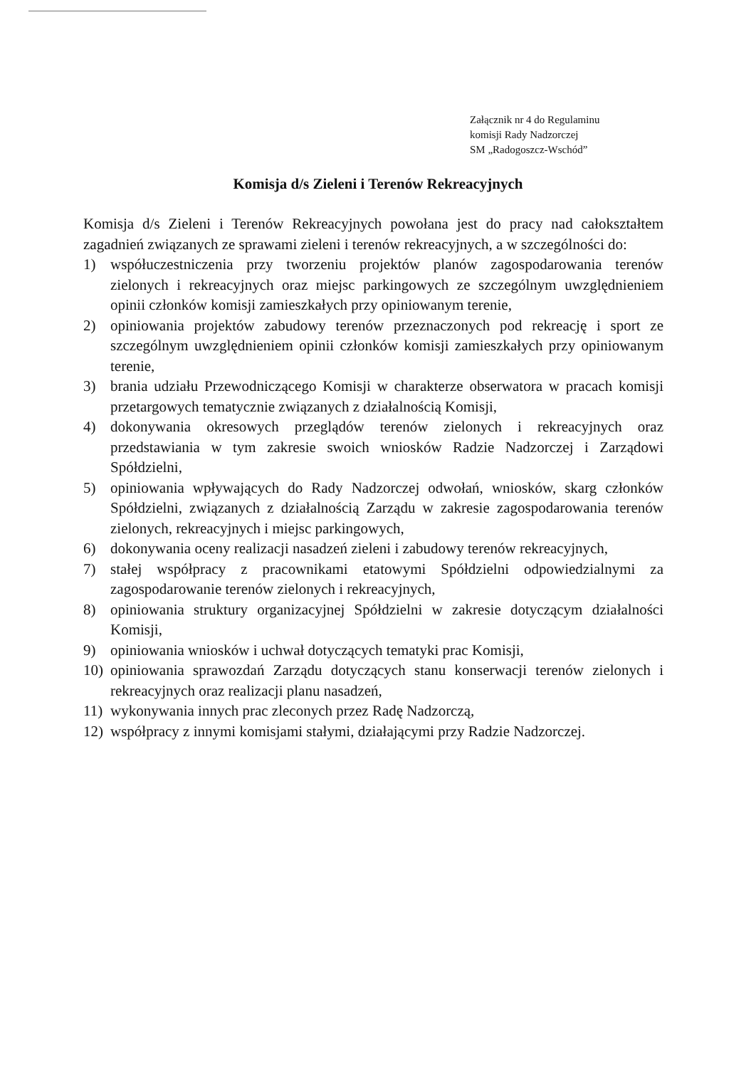Załącznik nr 4 do Regulaminu
komisji Rady Nadzorczej
SM „Radogoszcz-Wschód”
Komisja d/s Zieleni i Terenów Rekreacyjnych
Komisja d/s Zieleni i Terenów Rekreacyjnych powołana jest do pracy nad całokształtem zagadnień związanych ze sprawami zieleni i terenów rekreacyjnych, a w szczególności do:
1) współuczestniczenia przy tworzeniu projektów planów zagospodarowania terenów zielonych i rekreacyjnych oraz miejsc parkingowych ze szczególnym uwzględnieniem opinii członków komisji zamieszkałych przy opiniowanym terenie,
2) opiniowania projektów zabudowy terenów przeznaczonych pod rekreację i sport ze szczególnym uwzględnieniem opinii członków komisji zamieszkałych przy opiniowanym terenie,
3) brania udziału Przewodniczącego Komisji w charakterze obserwatora w pracach komisji przetargowych tematycznie związanych z działalnością Komisji,
4) dokonywania okresowych przeglądów terenów zielonych i rekreacyjnych oraz przedstawiania w tym zakresie swoich wniosków Radzie Nadzorczej i Zarządowi Spółdzielni,
5) opiniowania wpływających do Rady Nadzorczej odwołań, wniosków, skarg członków Spółdzielni, związanych z działalnością Zarządu w zakresie zagospodarowania terenów zielonych, rekreacyjnych i miejsc parkingowych,
6) dokonywania oceny realizacji nasadzeń zieleni i zabudowy terenów rekreacyjnych,
7) stałej współpracy z pracownikami etatowymi Spółdzielni odpowiedzialnymi za zagospodarowanie terenów zielonych i rekreacyjnych,
8) opiniowania struktury organizacyjnej Spółdzielni w zakresie dotyczącym działalności Komisji,
9) opiniowania wniosków i uchwał dotyczących tematyki prac Komisji,
10) opiniowania sprawozdań Zarządu dotyczących stanu konserwacji terenów zielonych i rekreacyjnych oraz realizacji planu nasadzeń,
11) wykonywania innych prac zleconych przez Radę Nadzorczą,
12) współpracy z innymi komisjami stałymi, działającymi przy Radzie Nadzorczej.